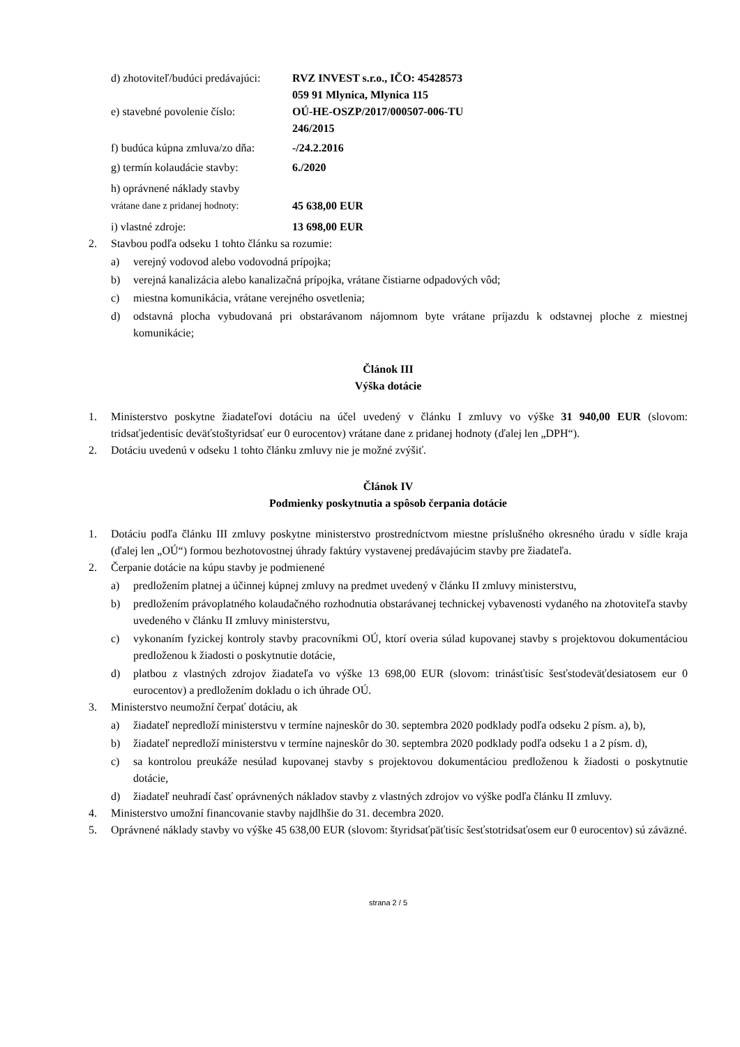d) zhotoviteľ/budúci predávajúci:
RVZ INVEST s.r.o., IČO: 45428573
059 91 Mlynica, Mlynica 115
e) stavebné povolenie číslo:
OÚ-HE-OSZP/2017/000507-006-TU
246/2015
f) budúca kúpna zmluva/zo dňa:
-/24.2.2016
g) termín kolaudácie stavby:
6./2020
h) oprávnené náklady stavby
vrátane dane z pridanej hodnoty:
45 638,00 EUR
i) vlastné zdroje: 13 698,00 EUR
2. Stavbou podľa odseku 1 tohto článku sa rozumie:
a) verejný vodovod alebo vodovodná prípojka;
b) verejná kanalizácia alebo kanalizačná prípojka, vrátane čistiarne odpadových vôd;
c) miestna komunikácia, vrátane verejného osvetlenia;
d) odstavná plocha vybudovaná pri obstarávanom nájomnom byte vrátane príjazdu k odstavnej ploche z miestnej komunikácie;
Článok III
Výška dotácie
1. Ministerstvo poskytne žiadateľovi dotáciu na účel uvedený v článku I zmluvy vo výške 31 940,00 EUR (slovom: tridsaťjedentisíc deväťstoštyridsať eur 0 eurocentov) vrátane dane z pridanej hodnoty (ďalej len „DPH“).
2. Dotáciu uvedenú v odseku 1 tohto článku zmluvy nie je možné zvýšiť.
Článok IV
Podmienky poskytnutia a spôsob čerpania dotácie
1. Dotáciu podľa článku III zmluvy poskytne ministerstvo prostredníctvom miestne príslušného okresného úradu v sídle kraja (ďalej len „OÚ“) formou bezhotovostnej úhrady faktúry vystavenej predávajúcim stavby pre žiadateľa.
2. Čerpanie dotácie na kúpu stavby je podmienené
a) predložením platnej a účinnej kúpnej zmluvy na predmet uvedený v článku II zmluvy ministerstvu,
b) predložením právoplatného kolaudačného rozhodnutia obstarávanej technickej vybavenosti vydaného na zhotoviteľa stavby uvedeného v článku II zmluvy ministerstvu,
c) vykonaním fyzickej kontroly stavby pracovníkmi OÚ, ktorí overia súlad kupovanej stavby s projektovou dokumentáciou predloženou k žiadosti o poskytnutie dotácie,
d) platbou z vlastných zdrojov žiadateľa vo výške 13 698,00 EUR (slovom: trinásťtisíc šesťstodeväťdesiatosem eur 0 eurocentov) a predložením dokladu o ich úhrade OÚ.
3. Ministerstvo neumožní čerpať dotáciu, ak
a) žiadateľ nepredloží ministerstvu v termíne najneskôr do 30. septembra 2020 podklady podľa odseku 2 písm. a), b),
b) žiadateľ nepredloží ministerstvu v termíne najneskôr do 30. septembra 2020 podklady podľa odseku 1 a 2 písm. d),
c) sa kontrolou preukáže nesúlad kupovanej stavby s projektovou dokumentáciou predloženou k žiadosti o poskytnutie dotácie,
d) žiadateľ neuhradí časť oprávnených nákladov stavby z vlastných zdrojov vo výške podľa článku II zmluvy.
4. Ministerstvo umožní financovanie stavby najdlhšie do 31. decembra 2020.
5. Oprávnené náklady stavby vo výške 45 638,00 EUR (slovom: štyridsaťpäťtisíc šesťstotridsaťosem eur 0 eurocentov) sú záväzné.
strana 2 / 5